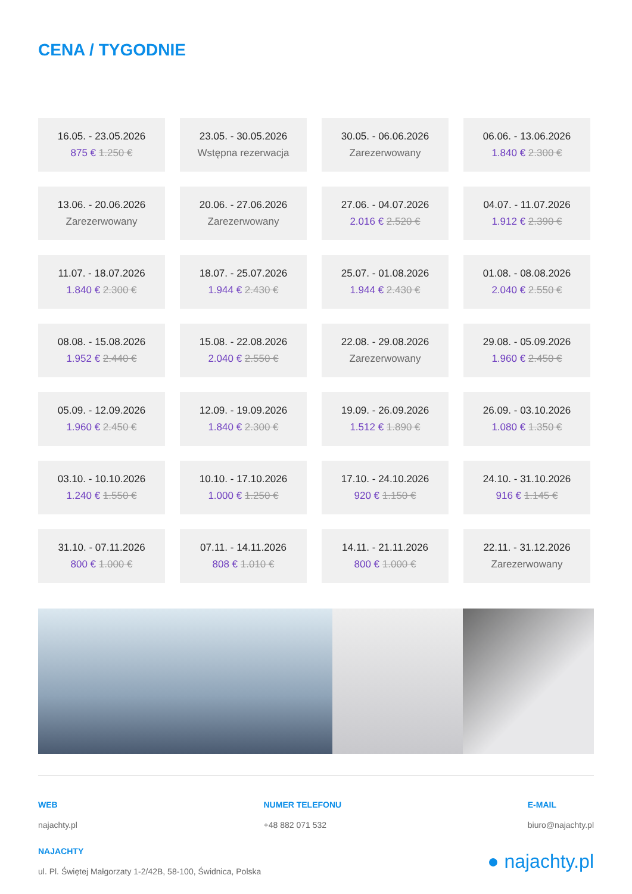CENA / TYGODNIE
| 16.05. - 23.05.2026 875 € 1.250 € | 23.05. - 30.05.2026 Wstępna rezerwacja | 30.05. - 06.06.2026 Zarezerwowany | 06.06. - 13.06.2026 1.840 € 2.300 € |
| 13.06. - 20.06.2026 Zarezerwowany | 20.06. - 27.06.2026 Zarezerwowany | 27.06. - 04.07.2026 2.016 € 2.520 € | 04.07. - 11.07.2026 1.912 € 2.390 € |
| 11.07. - 18.07.2026 1.840 € 2.300 € | 18.07. - 25.07.2026 1.944 € 2.430 € | 25.07. - 01.08.2026 1.944 € 2.430 € | 01.08. - 08.08.2026 2.040 € 2.550 € |
| 08.08. - 15.08.2026 1.952 € 2.440 € | 15.08. - 22.08.2026 2.040 € 2.550 € | 22.08. - 29.08.2026 Zarezerwowany | 29.08. - 05.09.2026 1.960 € 2.450 € |
| 05.09. - 12.09.2026 1.960 € 2.450 € | 12.09. - 19.09.2026 1.840 € 2.300 € | 19.09. - 26.09.2026 1.512 € 1.890 € | 26.09. - 03.10.2026 1.080 € 1.350 € |
| 03.10. - 10.10.2026 1.240 € 1.550 € | 10.10. - 17.10.2026 1.000 € 1.250 € | 17.10. - 24.10.2026 920 € 1.150 € | 24.10. - 31.10.2026 916 € 1.145 € |
| 31.10. - 07.11.2026 800 € 1.000 € | 07.11. - 14.11.2026 808 € 1.010 € | 14.11. - 21.11.2026 800 € 1.000 € | 22.11. - 31.12.2026 Zarezerwowany |
WEB
najachty.pl
NUMER TELEFONU
+48 882 071 532
E-MAIL
biuro@najachty.pl
NAJACHTY
ul. Pl. Świętej Małgorzaty 1-2/42B, 58-100, Świdnica, Polska
● najachty.pl